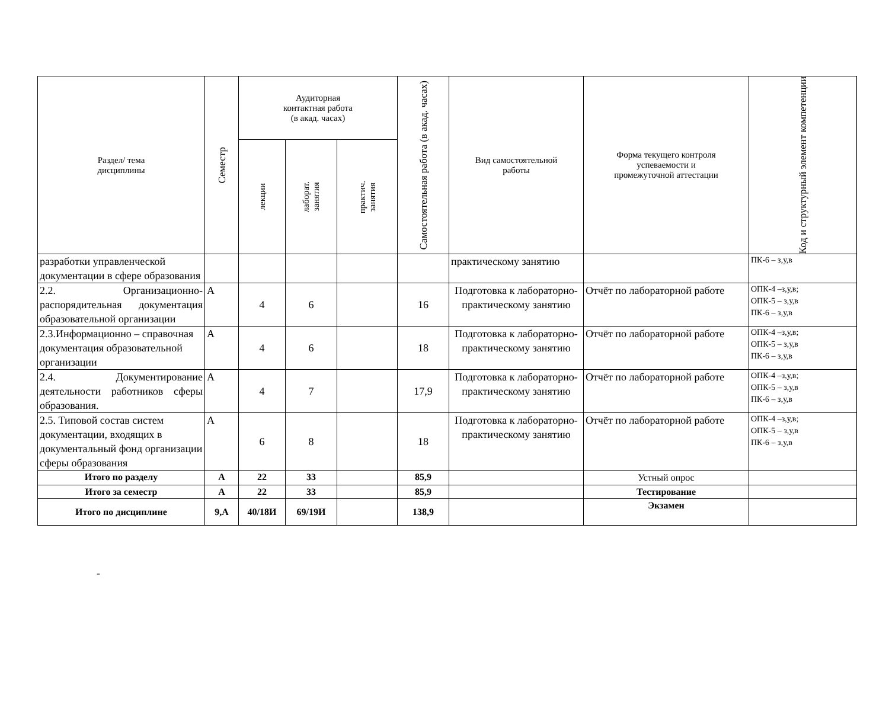| Раздел/ тема дисциплины | Семестр | Аудиторная контактная работа (в акад. часах) | | | Самостоятельная работа (в акад. часах) | Вид самостоятельной работы | Форма текущего контроля успеваемости и промежуточной аттестации | Код и структурный элемент компетенции |
| --- | --- | --- | --- | --- | --- | --- | --- | --- |
| | | лекции | лаборат. занятия | практич. занятия | | | | |
| разработки управленческой документации в сфере образования | | | | | | практическому занятию | | ПК-6 – з,у,в |
| 2.2. Организационно-распорядительная документация образовательной организации | А | 4 | 6 | | 16 | Подготовка к лабораторно-практическому занятию | Отчёт по лабораторной работе | ОПК-4 –з,у,в; ОПК-5 – з,у,в ПК-6 – з,у,в |
| 2.3.Информационно – справочная документация образовательной организации | А | 4 | 6 | | 18 | Подготовка к лабораторно-практическому занятию | Отчёт по лабораторной работе | ОПК-4 –з,у,в; ОПК-5 – з,у,в ПК-6 – з,у,в |
| 2.4. Документирование деятельности работников сферы образования. | А | 4 | 7 | | 17,9 | Подготовка к лабораторно-практическому занятию | Отчёт по лабораторной работе | ОПК-4 –з,у,в; ОПК-5 – з,у,в ПК-6 – з,у,в |
| 2.5. Типовой состав систем документации, входящих в документальный фонд организации сферы образования | А | 6 | 8 | | 18 | Подготовка к лабораторно-практическому занятию | Отчёт по лабораторной работе | ОПК-4 –з,у,в; ОПК-5 – з,у,в ПК-6 – з,у,в |
| Итого по разделу | А | 22 | 33 | | 85,9 | | Устный опрос | |
| Итого за семестр | А | 22 | 33 | | 85,9 | | Тестирование | |
| Итого по дисциплине | 9,А | 40/18И | 69/19И | | 138,9 | | Экзамен | |
-